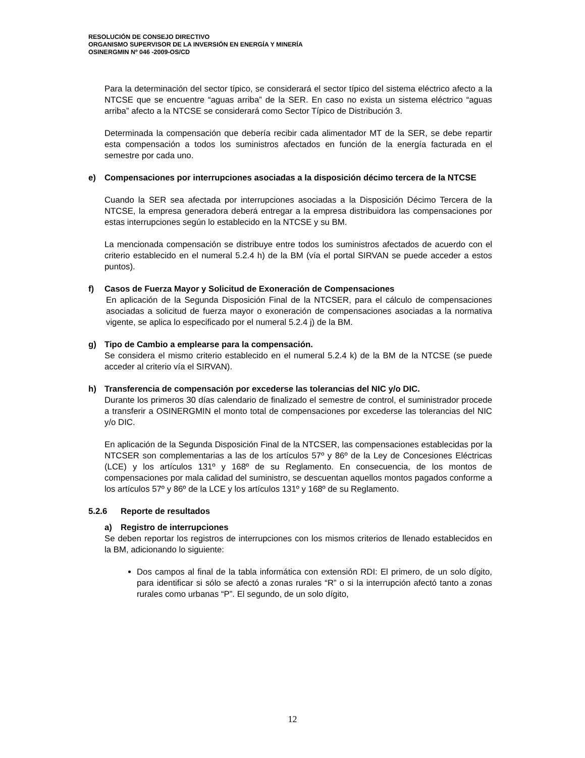RESOLUCIÓN DE CONSEJO DIRECTIVO
ORGANISMO SUPERVISOR DE LA INVERSIÓN EN ENERGÍA Y MINERÍA
OSINERGMIN Nº 046 -2009-OS/CD
Para la determinación del sector típico, se considerará el sector típico del sistema eléctrico afecto a la NTCSE que se encuentre “aguas arriba” de la SER. En caso no exista un sistema eléctrico “aguas arriba” afecto a la NTCSE se considerará como Sector Típico de Distribución 3.
Determinada la compensación que debería recibir cada alimentador MT de la SER, se debe repartir esta compensación a todos los suministros afectados en función de la energía facturada en el semestre por cada uno.
e) Compensaciones por interrupciones asociadas a la disposición décimo tercera de la NTCSE
Cuando la SER sea afectada por interrupciones asociadas a la Disposición Décimo Tercera de la NTCSE, la empresa generadora deberá entregar a la empresa distribuidora las compensaciones por estas interrupciones según lo establecido en la NTCSE y su BM.
La mencionada compensación se distribuye entre todos los suministros afectados de acuerdo con el criterio establecido en el numeral 5.2.4 h) de la BM (vía el portal SIRVAN se puede acceder a estos puntos).
f) Casos de Fuerza Mayor y Solicitud de Exoneración de Compensaciones
En aplicación de la Segunda Disposición Final de la NTCSER, para el cálculo de compensaciones asociadas a solicitud de fuerza mayor o exoneración de compensaciones asociadas a la normativa vigente, se aplica lo especificado por el numeral 5.2.4 j) de la BM.
g) Tipo de Cambio a emplearse para la compensación.
Se considera el mismo criterio establecido en el numeral 5.2.4 k) de la BM de la NTCSE (se puede acceder al criterio vía el SIRVAN).
h) Transferencia de compensación por excederse las tolerancias del NIC y/o DIC.
Durante los primeros 30 días calendario de finalizado el semestre de control, el suministrador procede a transferir a OSINERGMIN el monto total de compensaciones por excederse las tolerancias del NIC y/o DIC.
En aplicación de la Segunda Disposición Final de la NTCSER, las compensaciones establecidas por la NTCSER son complementarias a las de los artículos 57º y 86º de la Ley de Concesiones Eléctricas (LCE) y los artículos 131º y 168º de su Reglamento. En consecuencia, de los montos de compensaciones por mala calidad del suministro, se descuentan aquellos montos pagados conforme a los artículos 57º y 86º de la LCE y los artículos 131º y 168º de su Reglamento.
5.2.6 Reporte de resultados
a) Registro de interrupciones
Se deben reportar los registros de interrupciones con los mismos criterios de llenado establecidos en la BM, adicionando lo siguiente:
Dos campos al final de la tabla informática con extensión RDI: El primero, de un solo dígito, para identificar si sólo se afectó a zonas rurales “R” o si la interrupción afectó tanto a zonas rurales como urbanas “P”. El segundo, de un solo dígito,
12